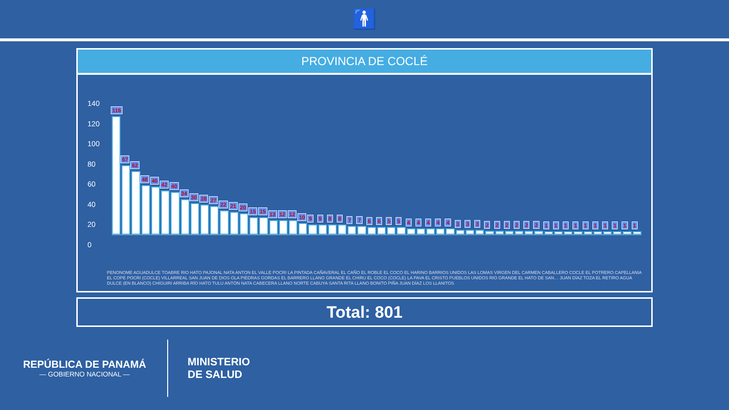🚹
PROVINCIA DE COCLÉ
140
120
100
80
60
40
20
0
116
67
62
48
46
42
40
34
30
28
27
22
21
20
15
15
13
12
12
10
9
9
8
8
7
7
6
6
5
5
4
4
4
4
4
3
3
3
2
2
2
2
2
2
1
1
1
1
1
1
1
1
1
1
PENONOME AGUADULCE TOABRE RIO HATO PAJONAL NATA ANTON EL VALLE POCRI LA PINTADA CAÑAVERAL EL CAÑO EL ROBLE EL COCO EL HARINO BARRIOS UNIDOS LAS LOMAS VIRGEN DEL CARMEN CABALLERO COCLE EL POTRERO CAPELLANIA EL COPE POCRI (COCLE) VILLARREAL SAN JUAN DE DIOS OLA PIEDRAS GORDAS EL BARRERO LLANO GRANDE EL CHIRU EL COCO (COCLE) LA PAVA EL CRISTO PUEBLOS UNIDOS RIO GRANDE EL HATO DE SAN… JUAN DÍAZ TOZA EL RETIRO AGUA DULCE (EN BLANCO) CHIGUIRI ARRIBA RÍO HATO TULU ANTÓN NATA CABECERA LLANO NORTE CABUYA SANTA RITA LLANO BONITO PIÑA JUAN DÍAZ LOS LLANITOS
Total: 801
REPÚBLICA DE PANAMÁ
— GOBIERNO NACIONAL —
MINISTERIO
DE SALUD